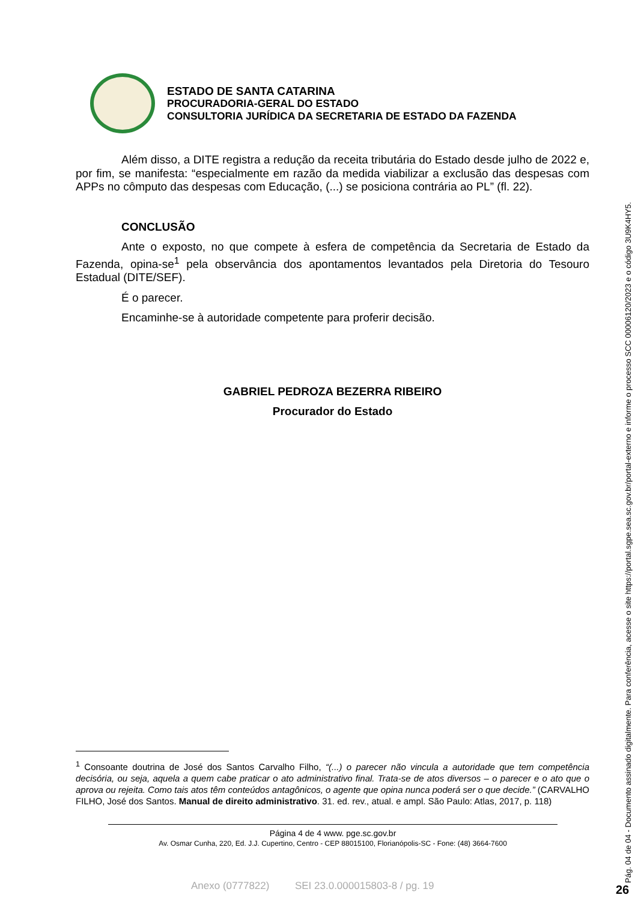ESTADO DE SANTA CATARINA
PROCURADORIA-GERAL DO ESTADO
CONSULTORIA JURÍDICA DA SECRETARIA DE ESTADO DA FAZENDA
Além disso, a DITE registra a redução da receita tributária do Estado desde julho de 2022 e, por fim, se manifesta: “especialmente em razão da medida viabilizar a exclusão das despesas com APPs no cômputo das despesas com Educação, (...) se posiciona contrária ao PL” (fl. 22).
CONCLUSÃO
Ante o exposto, no que compete à esfera de competência da Secretaria de Estado da Fazenda, opina-se<sup>1</sup> pela observância dos apontamentos levantados pela Diretoria do Tesouro Estadual (DITE/SEF).
É o parecer.
Encaminhe-se à autoridade competente para proferir decisão.
GABRIEL PEDROZA BEZERRA RIBEIRO
Procurador do Estado
<sup>1</sup> Consoante doutrina de José dos Santos Carvalho Filho, “(...) o parecer não vincula a autoridade que tem competência decisória, ou seja, aquela a quem cabe praticar o ato administrativo final. Trata-se de atos diversos – o parecer e o ato que o aprova ou rejeita. Como tais atos têm conteúdos antagônicos, o agente que opina nunca poderá ser o que decide.” (CARVALHO FILHO, José dos Santos. Manual de direito administrativo. 31. ed. rev., atual. e ampl. São Paulo: Atlas, 2017, p. 118)
Página 4 de 4 www. pge.sc.gov.br
Av. Osmar Cunha, 220, Ed. J.J. Cupertino, Centro - CEP 88015100, Florianópolis-SC - Fone: (48) 3664-7600
Anexo (0777822) SEI 23.0.000015803-8 / pg. 19
Pág. 04 de 04 - Documento assinado digitalmente. Para conferência, acesse o site https://portal.sgpe.sea.sc.gov.br/portal-externo e informe o processo SCC 00006120/2023 e o código 3U9K4HY5.
26